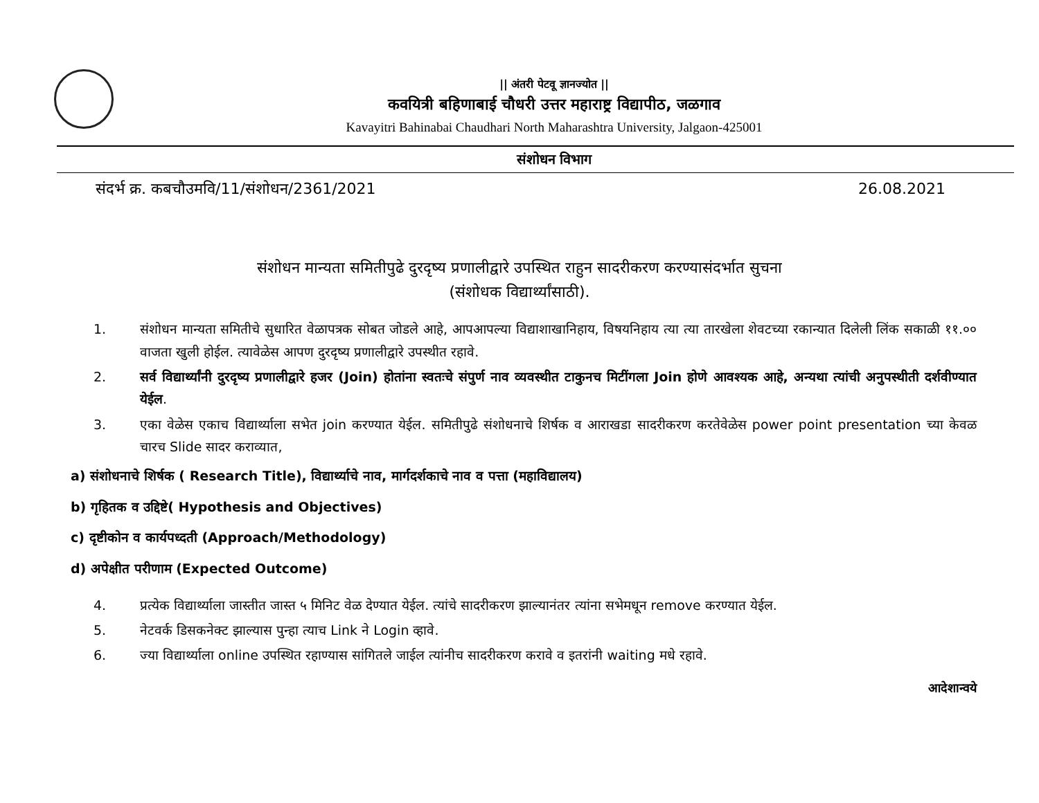|| अंतरी पेटवू ज्ञानज्योत ||
कवयित्री बहिणाबाई चौधरी उत्तर महाराष्ट्र विद्यापीठ, जळगाव
Kavayitri Bahinabai Chaudhari North Maharashtra University, Jalgaon-425001
संशोधन विभाग
संदर्भ क्र. कबचौउमवि/11/संशोधन/2361/2021 26.08.2021
संशोधन मान्यता समितीपुढे दुरदृष्य प्रणालीद्वारे उपस्थित राहुन सादरीकरण करण्यासंदर्भात सुचना
(संशोधक विद्यार्थ्यांसाठी).
1. संशोधन मान्यता समितीचे सुधारित वेळापत्रक सोबत जोडले आहे, आपआपल्या विद्याशाखानिहाय, विषयनिहाय त्या त्या तारखेला शेवटच्या रकान्यात दिलेली लिंक सकाळी ११.०० वाजता खुली होईल. त्यावेळेस आपण दुरदृष्य प्रणालीद्वारे उपस्थीत रहावे.
2. सर्व विद्यार्थ्यांनी दुरदृष्य प्रणालीद्वारे हजर (Join) होतांना स्वतःचे संपुर्ण नाव व्यवस्थीत टाकुनच मिटींगला Join होणे आवश्यक आहे, अन्यथा त्यांची अनुपस्थीती दर्शवीण्यात येईल.
3. एका वेळेस एकाच विद्यार्थ्याला सभेत join करण्यात येईल. समितीपुढे संशोधनाचे शिर्षक व आराखडा सादरीकरण करतेवेळेस power point presentation च्या केवळ चारच Slide सादर कराव्यात,
a) संशोधनाचे शिर्षक ( Research Title), विद्यार्थ्याचे नाव, मार्गदर्शकाचे नाव व पत्ता (महाविद्यालय)
b) गृहितक व उद्दिष्टे( Hypothesis and Objectives)
c) दृष्टीकोन व कार्यपध्दती (Approach/Methodology)
d) अपेक्षीत परीणाम (Expected Outcome)
4. प्रत्येक विद्यार्थ्याला जास्तीत जास्त ५ मिनिट वेळ देण्यात येईल. त्यांचे सादरीकरण झाल्यानंतर त्यांना सभेमधून remove करण्यात येईल.
5. नेटवर्क डिसकनेक्ट झाल्यास पुन्हा त्याच Link ने Login व्हावे.
6. ज्या विद्यार्थ्याला online उपस्थित रहाण्यास सांगितले जाईल त्यांनीच सादरीकरण करावे व इतरांनी waiting मधे रहावे.
आदेशान्वये